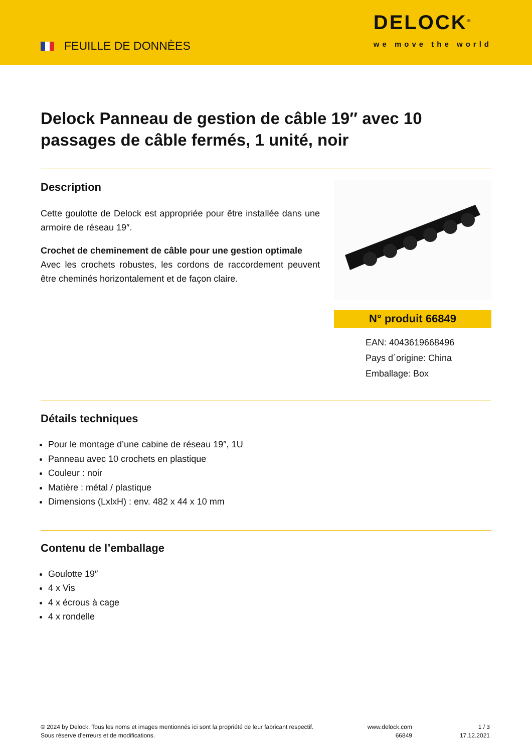FEUILLE DE DONNÈES
DELOCK<sup>®</sup>
we move the world
Delock Panneau de gestion de câble 19″ avec 10 passages de câble fermés, 1 unité, noir
Description
Cette goulotte de Delock est appropriée pour être installée dans une armoire de réseau 19″.
Crochet de cheminement de câble pour une gestion optimale
Avec les crochets robustes, les cordons de raccordement peuvent être cheminés horizontalement et de façon claire.
N° produit 66849
EAN: 4043619668496
Pays d´origine: China
Emballage: Box
Détails techniques
Pour le montage d’une cabine de réseau 19″, 1U
Panneau avec 10 crochets en plastique
Couleur : noir
Matière : métal / plastique
Dimensions (LxlxH) : env. 482 x 44 x 10 mm
Contenu de l’emballage
Goulotte 19″
4 x Vis
4 x écrous à cage
4 x rondelle
© 2024 by Delock. Tous les noms et images mentionnés ici sont la propriété de leur fabricant respectif.
Sous réserve d’erreurs et de modifications.
www.delock.com
66849
1 / 3
17.12.2021